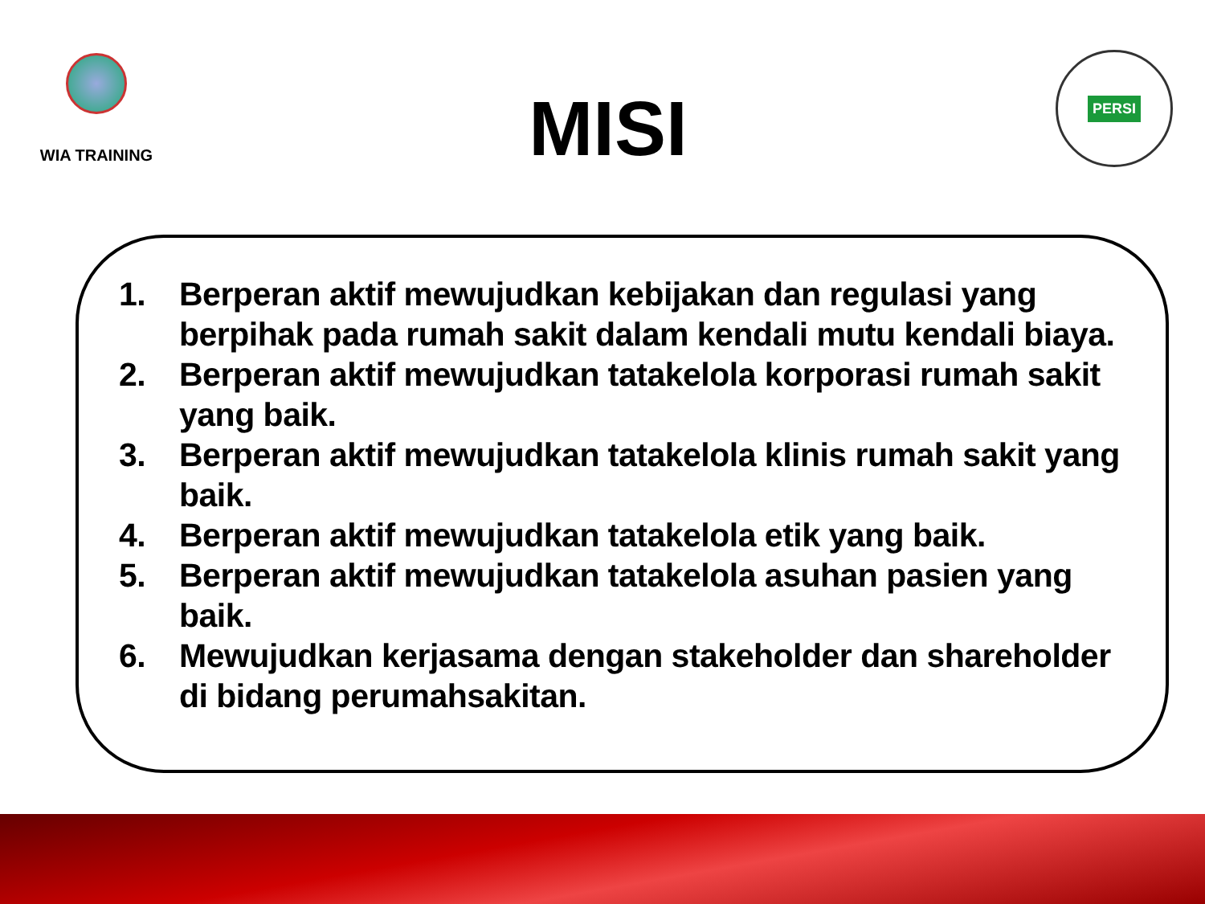WIA TRAINING
MISI
PERSI
1. Berperan aktif mewujudkan kebijakan dan regulasi yang berpihak pada rumah sakit dalam kendali mutu kendali biaya.
2. Berperan aktif mewujudkan tatakelola korporasi rumah sakit yang baik.
3. Berperan aktif mewujudkan tatakelola klinis rumah sakit yang baik.
4. Berperan aktif mewujudkan tatakelola etik yang baik.
5. Berperan aktif mewujudkan tatakelola asuhan pasien yang baik.
6. Mewujudkan kerjasama dengan stakeholder dan shareholder di bidang perumahsakitan.